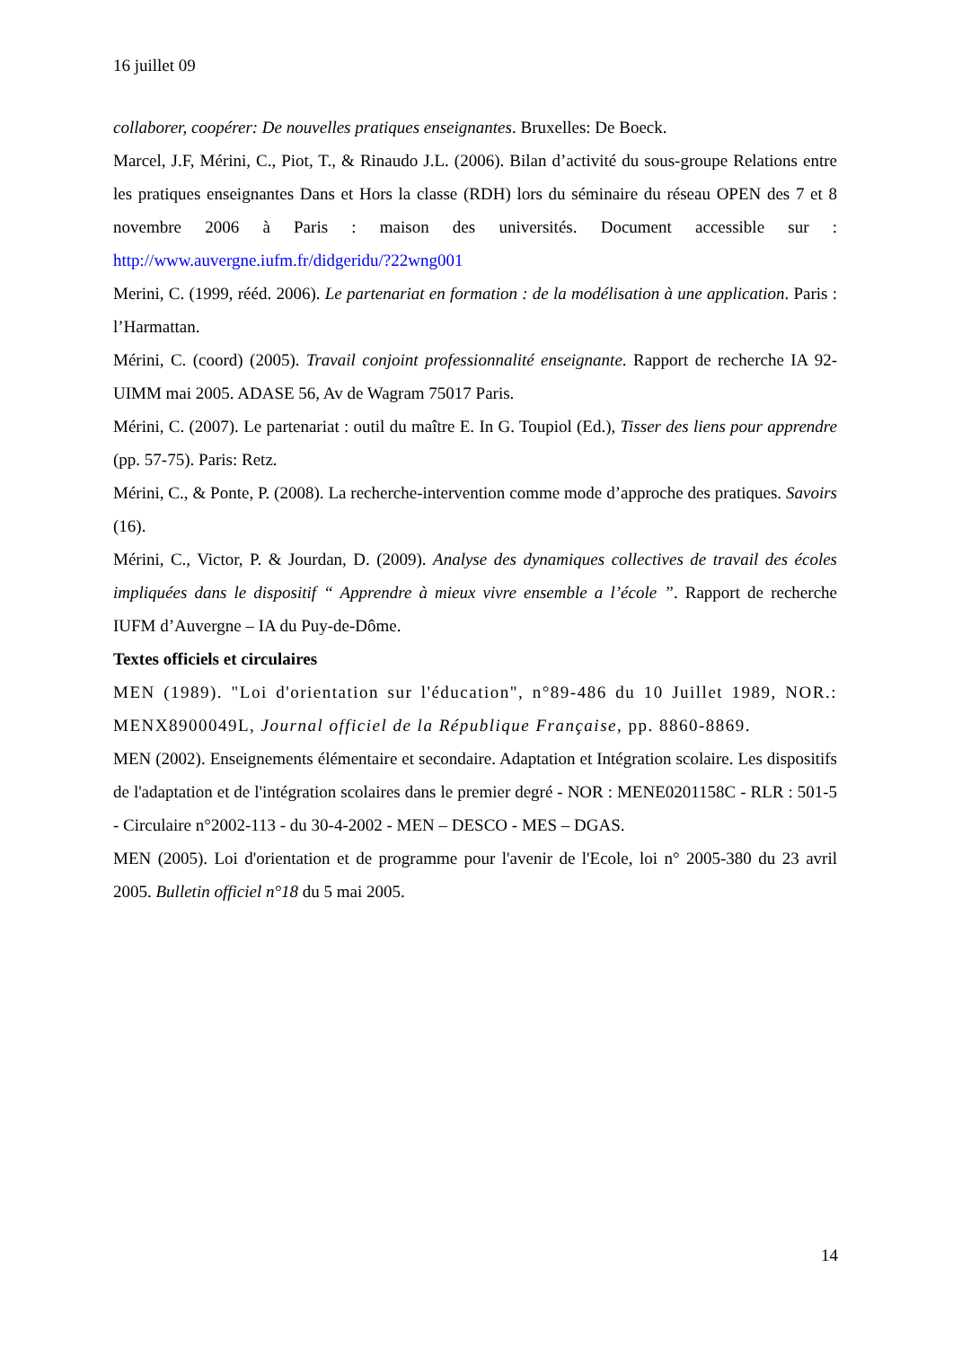16 juillet 09
collaborer, coopérer: De nouvelles pratiques enseignantes. Bruxelles: De Boeck.
Marcel, J.F, Mérini, C., Piot, T., & Rinaudo J.L. (2006). Bilan d’activité du sous-groupe Relations entre les pratiques enseignantes Dans et Hors la classe (RDH) lors du séminaire du réseau OPEN des 7 et 8 novembre 2006 à Paris : maison des universités. Document accessible sur : http://www.auvergne.iufm.fr/didgeridu/?22wng001
Merini, C. (1999, rééd. 2006). Le partenariat en formation : de la modélisation à une application. Paris : l’Harmattan.
Mérini, C. (coord) (2005). Travail conjoint professionnalité enseignante. Rapport de recherche IA 92- UIMM mai 2005. ADASE 56, Av de Wagram 75017 Paris.
Mérini, C. (2007). Le partenariat : outil du maître E. In G. Toupiol (Ed.), Tisser des liens pour apprendre (pp. 57-75). Paris: Retz.
Mérini, C., & Ponte, P. (2008). La recherche-intervention comme mode d’approche des pratiques. Savoirs (16).
Mérini, C., Victor, P. & Jourdan, D. (2009). Analyse des dynamiques collectives de travail des écoles impliquées dans le dispositif “ Apprendre à mieux vivre ensemble a l’école ”. Rapport de recherche IUFM d’Auvergne – IA du Puy-de-Dôme.
Textes officiels et circulaires
MEN (1989). "Loi d'orientation sur l'éducation", n°89-486 du 10 Juillet 1989, NOR.: MENX8900049L, Journal officiel de la République Française, pp. 8860-8869.
MEN (2002). Enseignements élémentaire et secondaire. Adaptation et Intégration scolaire. Les dispositifs de l'adaptation et de l'intégration scolaires dans le premier degré - NOR : MENE0201158C - RLR : 501-5 - Circulaire n°2002-113 - du 30-4-2002 - MEN – DESCO - MES – DGAS.
MEN (2005). Loi d'orientation et de programme pour l'avenir de l'Ecole, loi n° 2005-380 du 23 avril 2005. Bulletin officiel n°18 du 5 mai 2005.
14